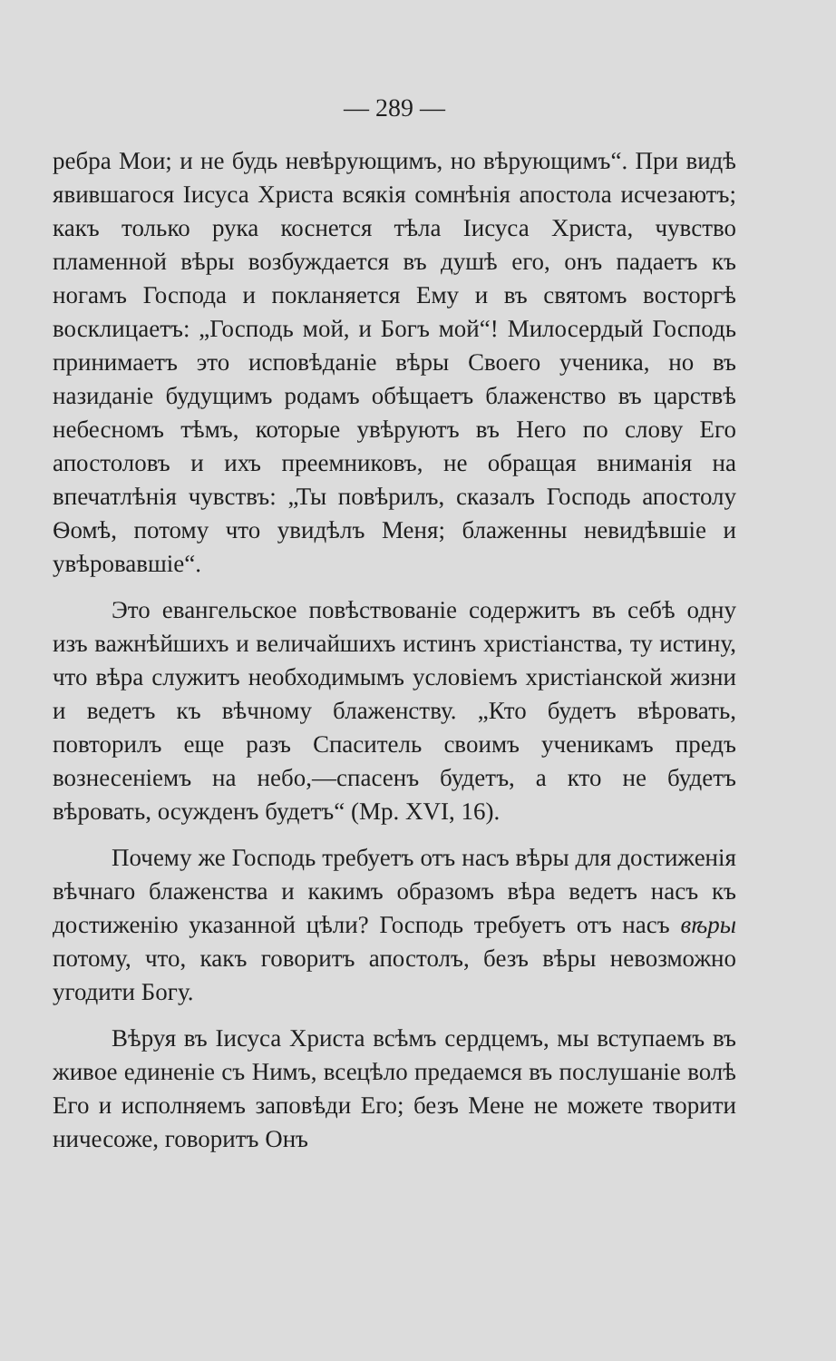— 289 —
ребра Мои; и не будь невѣрующимъ, но вѣрующимъ“. При видѣ явившагося Іисуса Христа всякія сомнѣнія апостола исчезаютъ; какъ только рука коснется тѣла Іисуса Христа, чувство пламенной вѣры возбуждается въ душѣ его, онъ падаетъ къ ногамъ Господа и покланяется Ему и въ святомъ восторгѣ восклицаетъ: „Господь мой, и Богъ мой“! Милосердый Господь принимаетъ это исповѣданіе вѣры Своего ученика, но въ назиданіе будущимъ родамъ обѣщаетъ блаженство въ царствѣ небесномъ тѣмъ, которые увѣруютъ въ Него по слову Его апостоловъ и ихъ преемниковъ, не обращая вниманія на впечатлѣнія чувствъ: „Ты повѣрилъ, сказалъ Господь апостолу Ѳомѣ, потому что увидѣлъ Меня; блаженны невидѣвшіе и увѣровавшіе“.
Это евангельское повѣствованіе содержитъ въ себѣ одну изъ важнѣйшихъ и величайшихъ истинъ христіанства, ту истину, что вѣра служитъ необходимымъ условіемъ христіанской жизни и ведетъ къ вѣчному блаженству. „Кто будетъ вѣровать, повторилъ еще разъ Спаситель своимъ ученикамъ предъ вознесеніемъ на небо,—спасенъ будетъ, а кто не будетъ вѣровать, осужденъ будетъ“ (Мр. XVI, 16).
Почему же Господь требуетъ отъ насъ вѣры для достиженія вѣчнаго блаженства и какимъ образомъ вѣра ведетъ насъ къ достиженію указанной цѣли? Господь требуетъ отъ насъ вѣры потому, что, какъ говоритъ апостолъ, безъ вѣры невозможно угодити Богу.
Вѣруя въ Іисуса Христа всѣмъ сердцемъ, мы вступаемъ въ живое единеніе съ Нимъ, всецѣло предаемся въ послушаніе волѣ Его и исполняемъ заповѣди Его; безъ Мене не можете творити ничесоже, говоритъ Онъ